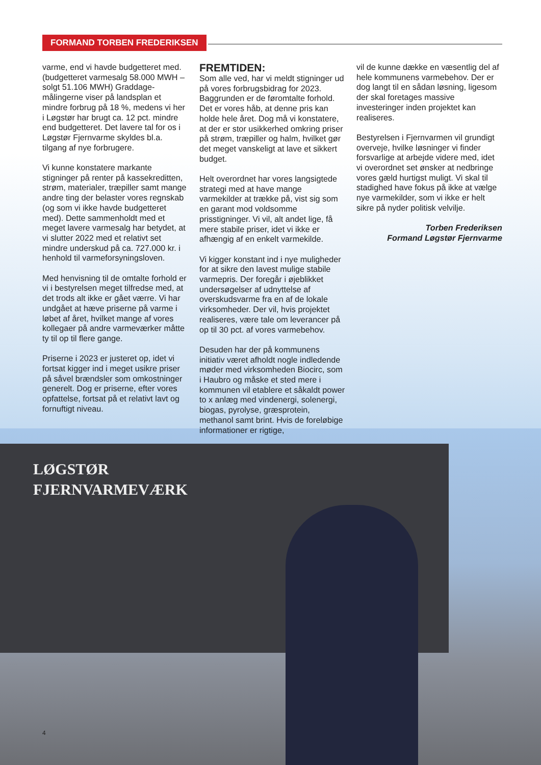FORMAND TORBEN FREDERIKSEN
LØGSTØR
FJERNVARMEVÆRK
varme, end vi havde budgetteret med. (budgetteret varmesalg 58.000 MWH – solgt 51.106 MWH) Graddage-målingerne viser på landsplan et mindre forbrug på 18 %, medens vi her i Løgstør har brugt ca. 12 pct. mindre end budgetteret. Det lavere tal for os i Løgstør Fjernvarme skyldes bl.a. tilgang af nye forbrugere.
Vi kunne konstatere markante stigninger på renter på kassekreditten, strøm, materialer, træpiller samt mange andre ting der belaster vores regnskab (og som vi ikke havde budgetteret med). Dette sammenholdt med et meget lavere varmesalg har betydet, at vi slutter 2022 med et relativt set mindre underskud på ca. 727.000 kr. i henhold til varmeforsyningsloven.
Med henvisning til de omtalte forhold er vi i bestyrelsen meget tilfredse med, at det trods alt ikke er gået værre. Vi har undgået at hæve priserne på varme i løbet af året, hvilket mange af vores kollegaer på andre varmeværker måtte ty til op til flere gange.
Priserne i 2023 er justeret op, idet vi fortsat kigger ind i meget usikre priser på såvel brændsler som omkostninger generelt. Dog er priserne, efter vores opfattelse, fortsat på et relativt lavt og fornuftigt niveau.
FREMTIDEN:
Som alle ved, har vi meldt stigninger ud på vores forbrugsbidrag for 2023. Baggrunden er de føromtalte forhold. Det er vores håb, at denne pris kan holde hele året. Dog må vi konstatere, at der er stor usikkerhed omkring priser på strøm, træpiller og halm, hvilket gør det meget vanskeligt at lave et sikkert budget.
Helt overordnet har vores langsigtede strategi med at have mange varmekilder at trække på, vist sig som en garant mod voldsomme prisstigninger. Vi vil, alt andet lige, få mere stabile priser, idet vi ikke er afhængig af en enkelt varmekilde.
Vi kigger konstant ind i nye muligheder for at sikre den lavest mulige stabile varmepris. Der foregår i øjeblikket undersøgelser af udnyttelse af overskudsvarme fra en af de lokale virksomheder. Der vil, hvis projektet realiseres, være tale om leverancer på op til 30 pct. af vores varmebehov.
Desuden har der på kommunens initiativ været afholdt nogle indledende møder med virksomheden Biocirc, som i Haubro og måske et sted mere i kommunen vil etablere et såkaldt power to x anlæg med vindenergi, solenergi, biogas, pyrolyse, græsprotein, methanol samt brint. Hvis de foreløbige informationer er rigtige,
vil de kunne dække en væsentlig del af hele kommunens varmebehov. Der er dog langt til en sådan løsning, ligesom der skal foretages massive investeringer inden projektet kan realiseres.
Bestyrelsen i Fjernvarmen vil grundigt overveje, hvilke løsninger vi finder forsvarlige at arbejde videre med, idet vi overordnet set ønsker at nedbringe vores gæld hurtigst muligt. Vi skal til stadighed have fokus på ikke at vælge nye varmekilder, som vi ikke er helt sikre på nyder politisk velvilje.
Torben Frederiksen
Formand Løgstør Fjernvarme
4